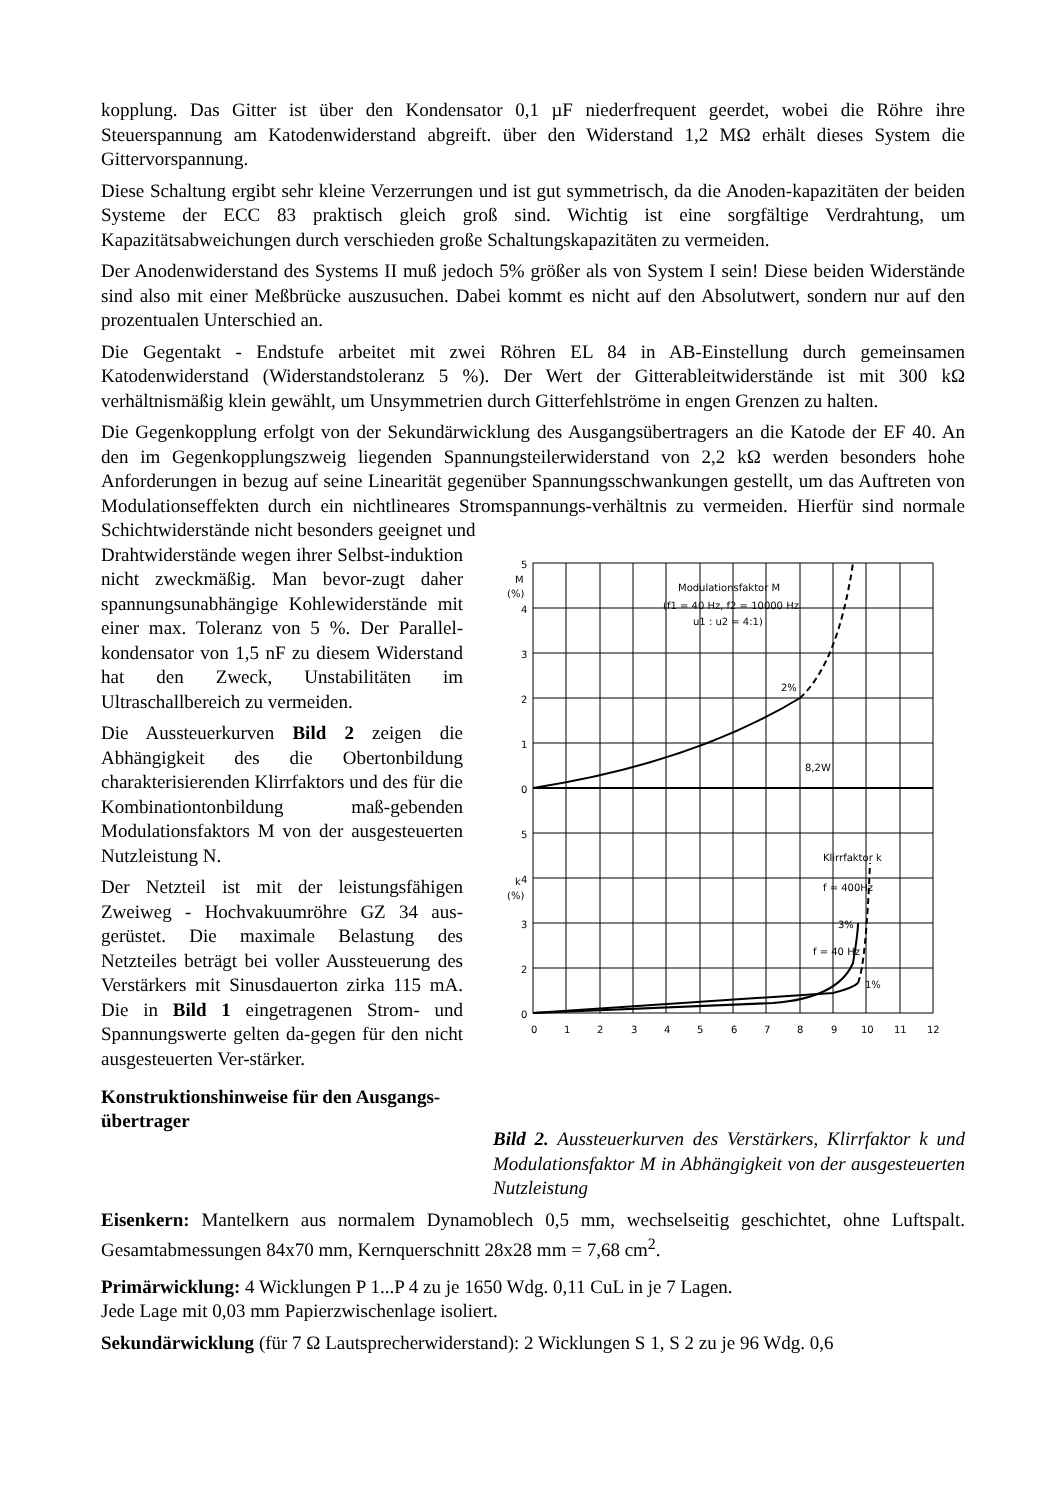kopplung. Das Gitter ist über den Kondensator 0,1 µF niederfrequent geerdet, wobei die Röhre ihre Steuerspannung am Katodenwiderstand abgreift. über den Widerstand 1,2 MΩ erhält dieses System die Gittervorspannung.
Diese Schaltung ergibt sehr kleine Verzerrungen und ist gut symmetrisch, da die Anoden-kapazitäten der beiden Systeme der ECC 83 praktisch gleich groß sind. Wichtig ist eine sorgfältige Verdrahtung, um Kapazitätsabweichungen durch verschieden große Schaltungskapazitäten zu vermeiden.
Der Anodenwiderstand des Systems II muß jedoch 5% größer als von System I sein! Diese beiden Widerstände sind also mit einer Meßbrücke auszusuchen. Dabei kommt es nicht auf den Absolutwert, sondern nur auf den prozentualen Unterschied an.
Die Gegentakt - Endstufe arbeitet mit zwei Röhren EL 84 in AB-Einstellung durch gemeinsamen Katodenwiderstand (Widerstandstoleranz 5 %). Der Wert der Gitterableitwiderstände ist mit 300 kΩ verhältnismäßig klein gewählt, um Unsymmetrien durch Gitterfehlströme in engen Grenzen zu halten.
Die Gegenkopplung erfolgt von der Sekundärwicklung des Ausgangsübertragers an die Katode der EF 40. An den im Gegenkopplungszweig liegenden Spannungsteilerwiderstand von 2,2 kΩ werden besonders hohe Anforderungen in bezug auf seine Linearität gegenüber Spannungsschwankungen gestellt, um das Auftreten von Modulationseffekten durch ein nichtlineares Stromspannungs-verhältnis zu vermeiden. Hierfür sind normale Schichtwiderstände nicht besonders geeignet und
Drahtwiderstände wegen ihrer Selbst-induktion nicht zweckmäßig. Man bevor-zugt daher spannungsunabhängige Kohlewiderstände mit einer max. Toleranz von 5 %. Der Parallel-kondensator von 1,5 nF zu diesem Widerstand hat den Zweck, Unstabilitäten im Ultraschallbereich zu vermeiden.
Die Aussteuerkurven Bild 2 zeigen die Abhängigkeit des die Obertonbildung charakterisierenden Klirrfaktors und des für die Kombinationtonbildung maß-gebenden Modulationsfaktors M von der ausgesteuerten Nutzleistung N.
Der Netzteil ist mit der leistungsfähigen Zweiweg - Hochvakuumröhre GZ 34 aus-gerüstet. Die maximale Belastung des Netzteiles beträgt bei voller Aussteuerung des Verstärkers mit Sinusdauerton zirka 115 mA. Die in Bild 1 eingetragenen Strom- und Spannungswerte gelten da-gegen für den nicht ausgesteuerten Ver-stärker.
Konstruktionshinweise für den Ausgangs-übertrager
M
(%)
5
4
3
2
1
0
5
4
3
2
0
k
(%)
Modulationsfaktor M
(f1 = 40 Hz, f2 = 10000 Hz
u1 : u2 = 4:1)
2%
8,2W
Klirrfaktor k
f = 400Hz
3%
f = 40 Hz
1%
0
1
2
3
4
5
6
7
8
9
10
11
12
Bild 2. Aussteuerkurven des Verstärkers, Klirrfaktor k und Modulationsfaktor M in Abhängigkeit von der ausgesteuerten Nutzleistung
Eisenkern: Mantelkern aus normalem Dynamoblech 0,5 mm, wechselseitig geschichtet, ohne Luftspalt. Gesamtabmessungen 84x70 mm, Kernquerschnitt 28x28 mm = 7,68 cm<sup>2</sup>.
Primärwicklung: 4 Wicklungen P 1...P 4 zu je 1650 Wdg. 0,11 CuL in je 7 Lagen.
Jede Lage mit 0,03 mm Papierzwischenlage isoliert.
Sekundärwicklung (für 7 Ω Lautsprecherwiderstand): 2 Wicklungen S 1, S 2 zu je 96 Wdg. 0,6